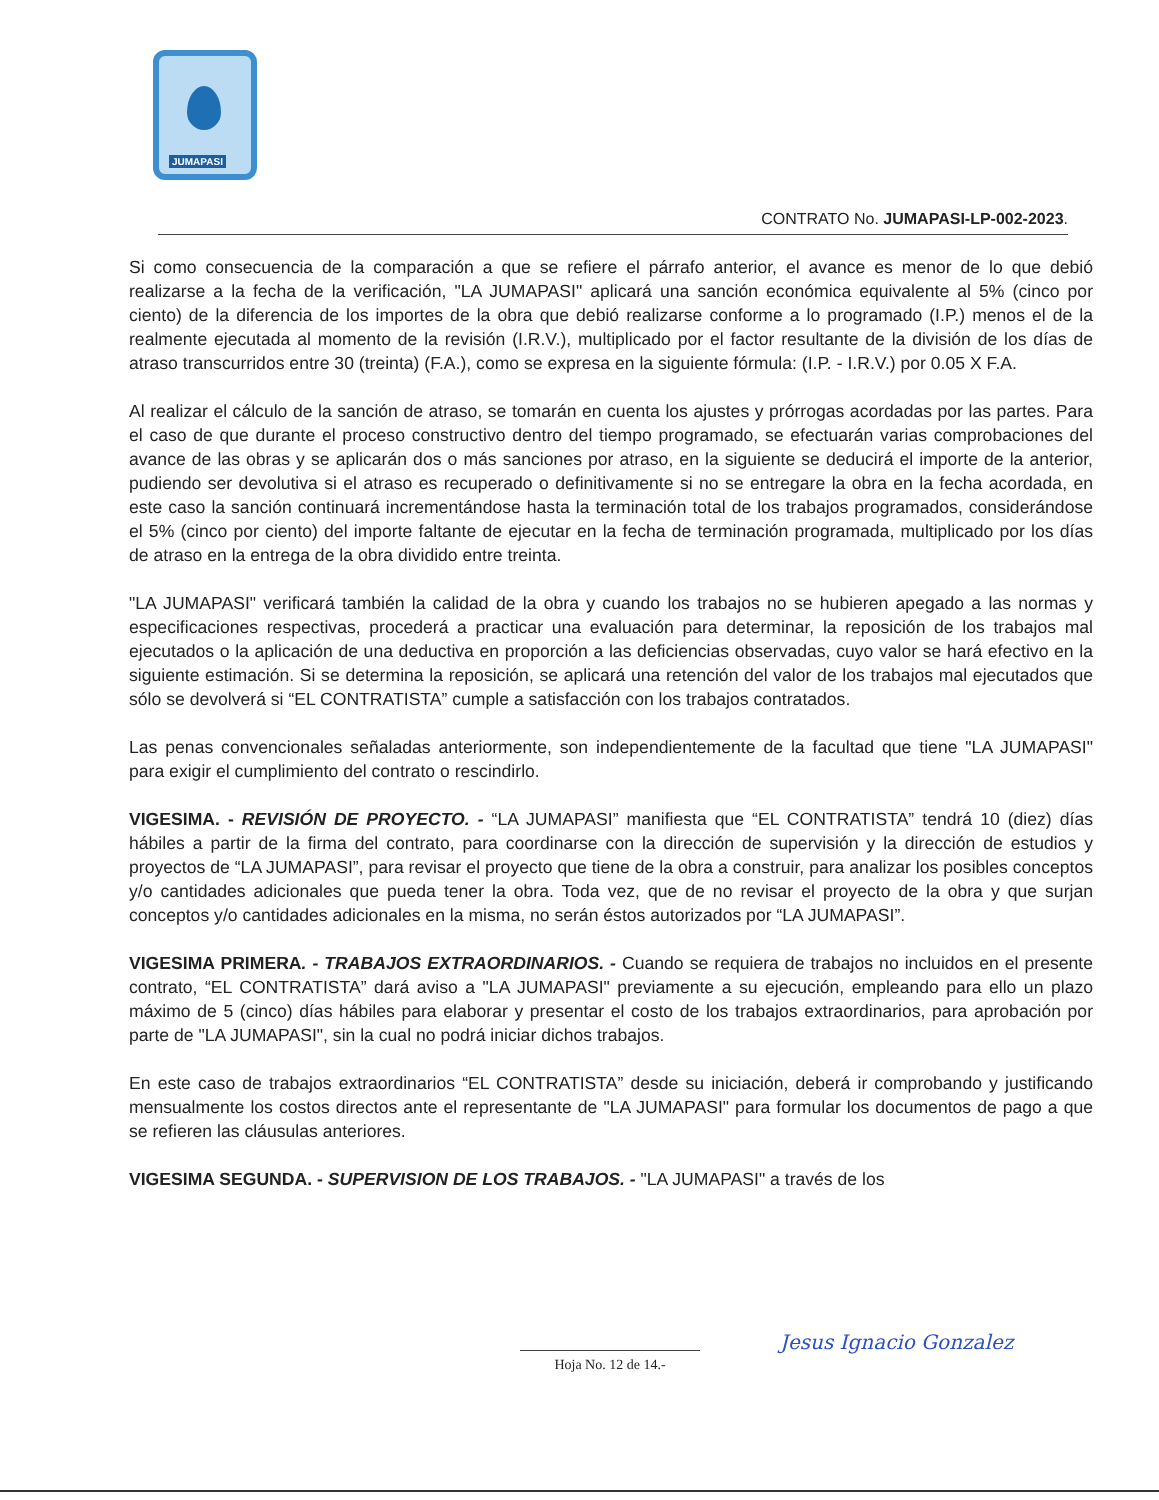JUMAPASI
CONTRATO No. JUMAPASI-LP-002-2023.
Si como consecuencia de la comparación a que se refiere el párrafo anterior, el avance es menor de lo que debió realizarse a la fecha de la verificación, "LA JUMAPASI" aplicará una sanción económica equivalente al 5% (cinco por ciento) de la diferencia de los importes de la obra que debió realizarse conforme a lo programado (I.P.) menos el de la realmente ejecutada al momento de la revisión (I.R.V.), multiplicado por el factor resultante de la división de los días de atraso transcurridos entre 30 (treinta) (F.A.), como se expresa en la siguiente fórmula: (I.P. - I.R.V.) por 0.05 X F.A.
Al realizar el cálculo de la sanción de atraso, se tomarán en cuenta los ajustes y prórrogas acordadas por las partes. Para el caso de que durante el proceso constructivo dentro del tiempo programado, se efectuarán varias comprobaciones del avance de las obras y se aplicarán dos o más sanciones por atraso, en la siguiente se deducirá el importe de la anterior, pudiendo ser devolutiva si el atraso es recuperado o definitivamente si no se entregare la obra en la fecha acordada, en este caso la sanción continuará incrementándose hasta la terminación total de los trabajos programados, considerándose el 5% (cinco por ciento) del importe faltante de ejecutar en la fecha de terminación programada, multiplicado por los días de atraso en la entrega de la obra dividido entre treinta.
"LA JUMAPASI" verificará también la calidad de la obra y cuando los trabajos no se hubieren apegado a las normas y especificaciones respectivas, procederá a practicar una evaluación para determinar, la reposición de los trabajos mal ejecutados o la aplicación de una deductiva en proporción a las deficiencias observadas, cuyo valor se hará efectivo en la siguiente estimación. Si se determina la reposición, se aplicará una retención del valor de los trabajos mal ejecutados que sólo se devolverá si “EL CONTRATISTA” cumple a satisfacción con los trabajos contratados.
Las penas convencionales señaladas anteriormente, son independientemente de la facultad que tiene "LA JUMAPASI" para exigir el cumplimiento del contrato o rescindirlo.
VIGESIMA. - REVISIÓN DE PROYECTO. - “LA JUMAPASI” manifiesta que “EL CONTRATISTA” tendrá 10 (diez) días hábiles a partir de la firma del contrato, para coordinarse con la dirección de supervisión y la dirección de estudios y proyectos de “LA JUMAPASI”, para revisar el proyecto que tiene de la obra a construir, para analizar los posibles conceptos y/o cantidades adicionales que pueda tener la obra. Toda vez, que de no revisar el proyecto de la obra y que surjan conceptos y/o cantidades adicionales en la misma, no serán éstos autorizados por “LA JUMAPASI”.
VIGESIMA PRIMERA. - TRABAJOS EXTRAORDINARIOS. - Cuando se requiera de trabajos no incluidos en el presente contrato, “EL CONTRATISTA” dará aviso a "LA JUMAPASI" previamente a su ejecución, empleando para ello un plazo máximo de 5 (cinco) días hábiles para elaborar y presentar el costo de los trabajos extraordinarios, para aprobación por parte de "LA JUMAPASI", sin la cual no podrá iniciar dichos trabajos.
En este caso de trabajos extraordinarios “EL CONTRATISTA” desde su iniciación, deberá ir comprobando y justificando mensualmente los costos directos ante el representante de "LA JUMAPASI" para formular los documentos de pago a que se refieren las cláusulas anteriores.
VIGESIMA SEGUNDA. - SUPERVISION DE LOS TRABAJOS. - "LA JUMAPASI" a través de los
Hoja No. 12 de 14.-
Jesus Ignacio Gonzalez